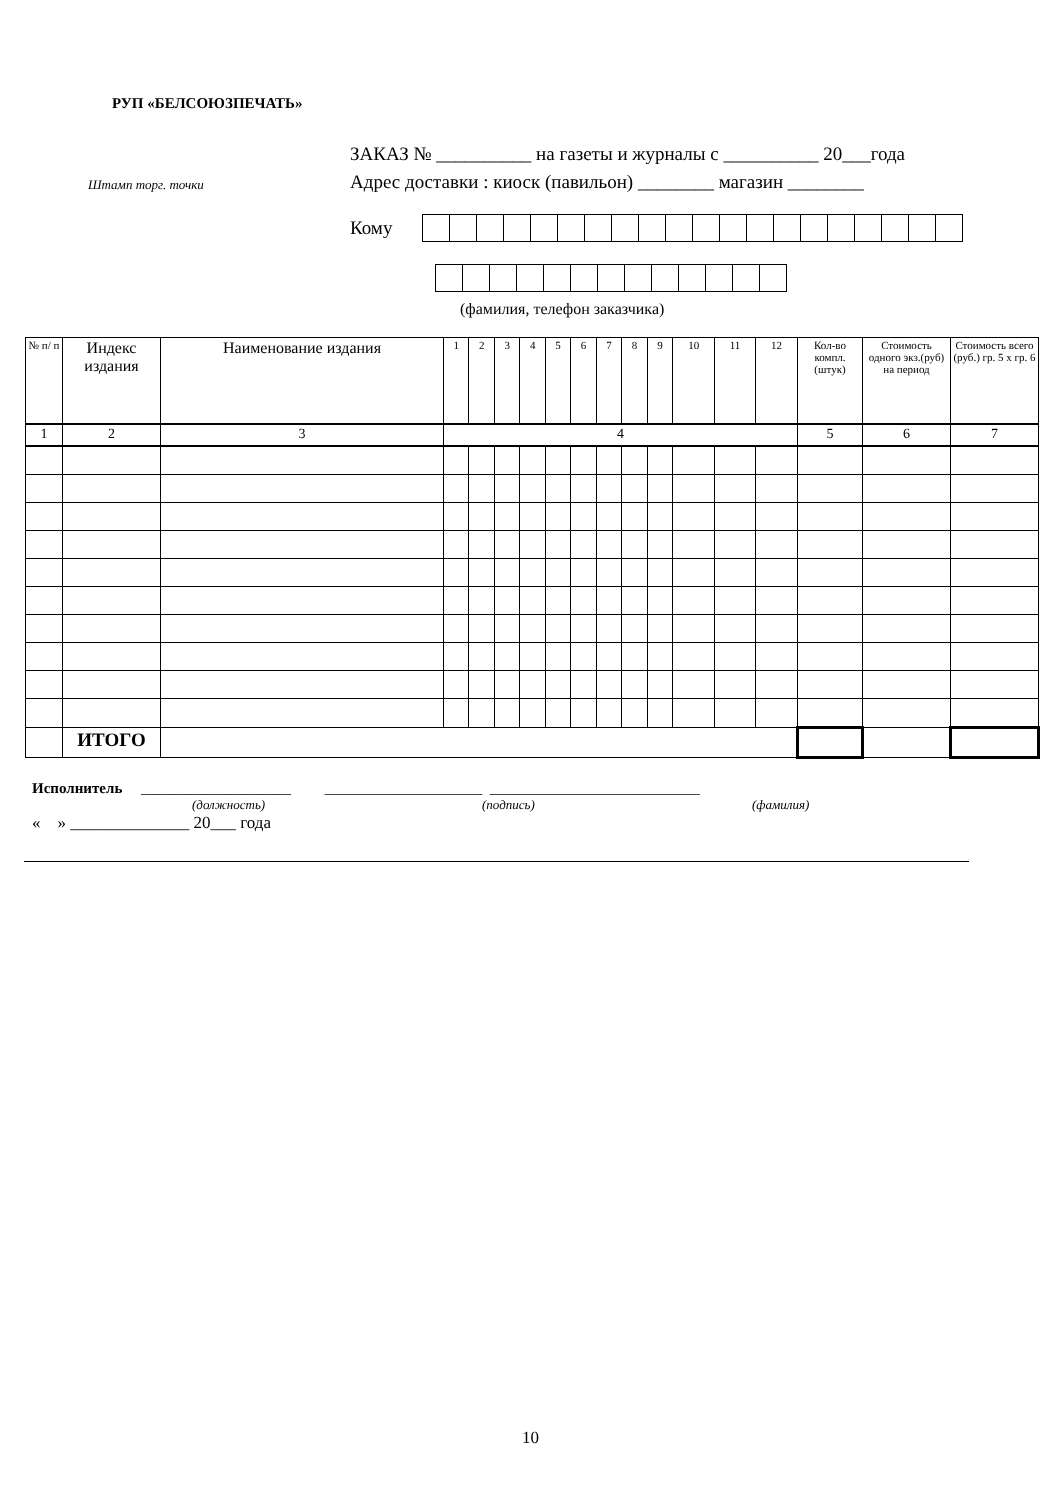РУП «БЕЛСОЮЗПЕЧАТЬ»
ЗАКАЗ № __________ на газеты и журналы с __________ 20___года
Адрес доставки : киоск (павильон) ________ магазин ________
Штамп торг. точки
Кому
(фамилия, телефон заказчика)
| № п/ п | Индекс издания | Наименование издания | 1 | 2 | 3 | 4 | 5 | 6 | 7 | 8 | 9 | 10 | 11 | 12 | Кол-во компл. (штук) | Стоимость одного экз.(руб) на период | Стоимость всего (руб.) гр. 5 х гр. 6 |
| --- | --- | --- | --- | --- | --- | --- | --- | --- | --- | --- | --- | --- | --- | --- | --- | --- | --- |
| 1 | 2 | 3 | 4 | | | | | | | | | | | | 5 | 6 | 7 |
| | ИТОГО | | | | | | | | | | | | | | | | |
Исполнитель ____________________ _____________________ ____________________________
(должность) (подпись) (фамилия)
« » ______________ 20___ года
10